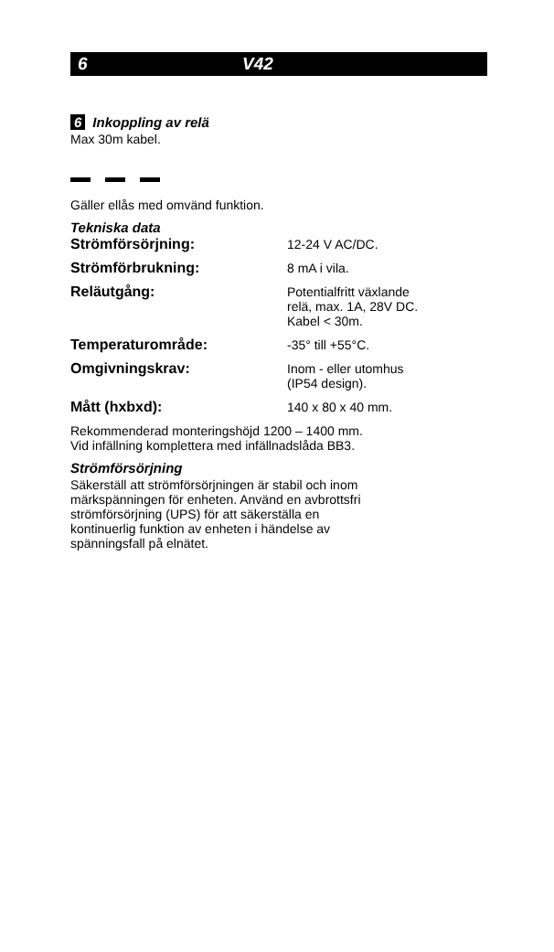6 V42
6 Inkoppling av relä
Max 30m kabel.
Gäller ellås med omvänd funktion.
Tekniska data
| Strömförsörjning: | 12-24 V AC/DC. |
| Strömförbrukning: | 8 mA i vila. |
| Reläutgång: | Potentialfritt växlande relä, max. 1A, 28V DC. Kabel < 30m. |
| Temperaturområde: | -35° till +55°C. |
| Omgivningskrav: | Inom - eller utomhus (IP54 design). |
| Mått (hxbxd): | 140 x 80 x 40 mm. |
Rekommenderad monteringshöjd 1200 – 1400 mm.
Vid infällning komplettera med infällnadslåda BB3.
Strömförsörjning
Säkerställ att strömförsörjningen är stabil och inom
märkspänningen för enheten. Använd en avbrottsfri
strömförsörjning (UPS) för att säkerställa en
kontinuerlig funktion av enheten i händelse av
spänningsfall på elnätet.